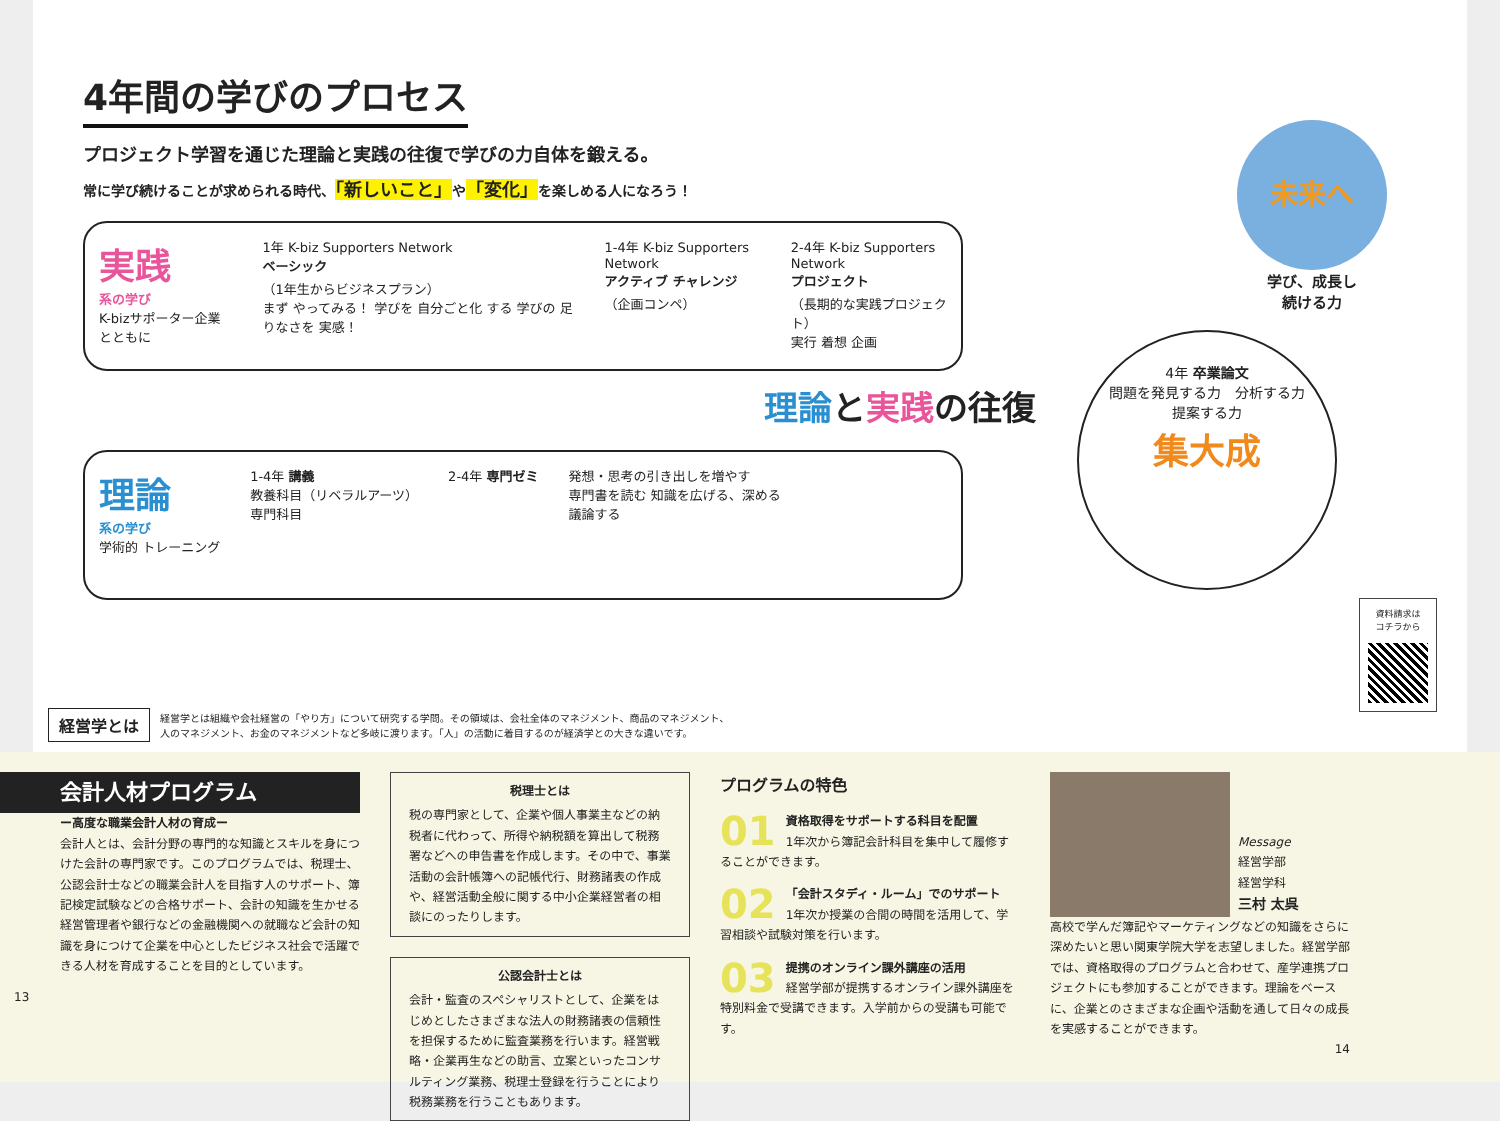4年間の学びのプロセス
プロジェクト学習を通じた理論と実践の往復で学びの力自体を鍛える。
常に学び続けることが求められる時代、「新しいこと」や「変化」を楽しめる人になろう！
実践
系の学び
K-bizサポーター企業とともに
1年 K-biz Supporters Network
ベーシック
（1年生からビジネスプラン）
まず やってみる！ 学びを 自分ごと化 する 学びの 足りなさを 実感！
1-4年 K-biz Supporters Network
アクティブ チャレンジ
（企画コンペ）
2-4年 K-biz Supporters Network
プロジェクト
（長期的な実践プロジェクト）
実行 着想 企画
理論と実践の往復
理論
系の学び
学術的 トレーニング
1-4年 講義
教養科目（リベラルアーツ）
専門科目
2-4年 専門ゼミ 発想・思考の引き出しを増やす
専門書を読む 知識を広げる、深める
議論する
未来へ
学び、成長し
続ける力
4年 卒業論文
問題を発見する力　分析する力
提案する力
集大成
資料請求は
コチラから
経営学とは 経営学とは組織や会社経営の「やり方」について研究する学問。その領域は、会社全体のマネジメント、商品のマネジメント、
人のマネジメント、お金のマネジメントなど多岐に渡ります。「人」の活動に着目するのが経済学との大きな違いです。
会計人材プログラム
ー高度な職業会計人材の育成ー
会計人とは、会計分野の専門的な知識とスキルを身につけた会計の専門家です。このプログラムでは、税理士、公認会計士などの職業会計人を目指す人のサポート、簿記検定試験などの合格サポート、会計の知識を生かせる経営管理者や銀行などの金融機関への就職など会計の知識を身につけて企業を中心としたビジネス社会で活躍できる人材を育成することを目的としています。
13
税理士とは
税の専門家として、企業や個人事業主などの納税者に代わって、所得や納税額を算出して税務署などへの申告書を作成します。その中で、事業活動の会計帳簿への記帳代行、財務諸表の作成や、経営活動全般に関する中小企業経営者の相談にのったりします。
公認会計士とは
会計・監査のスペシャリストとして、企業をはじめとしたさまざまな法人の財務諸表の信頼性を担保するために監査業務を行います。経営戦略・企業再生などの助言、立案といったコンサルティング業務、税理士登録を行うことにより税務業務を行うこともあります。
プログラムの特色
01 資格取得をサポートする科目を配置
1年次から簿記会計科目を集中して履修することができます。
02 「会計スタディ・ルーム」でのサポート
1年次か授業の合間の時間を活用して、学習相談や試験対策を行います。
03 提携のオンライン課外講座の活用
経営学部が提携するオンライン課外講座を特別料金で受講できます。入学前からの受講も可能です。
Message
経営学部
経営学科
三村 太呉
高校で学んだ簿記やマーケティングなどの知識をさらに深めたいと思い関東学院大学を志望しました。経営学部では、資格取得のプログラムと合わせて、産学連携プロジェクトにも参加することができます。理論をベースに、企業とのさまざまな企画や活動を通して日々の成長を実感することができます。
14